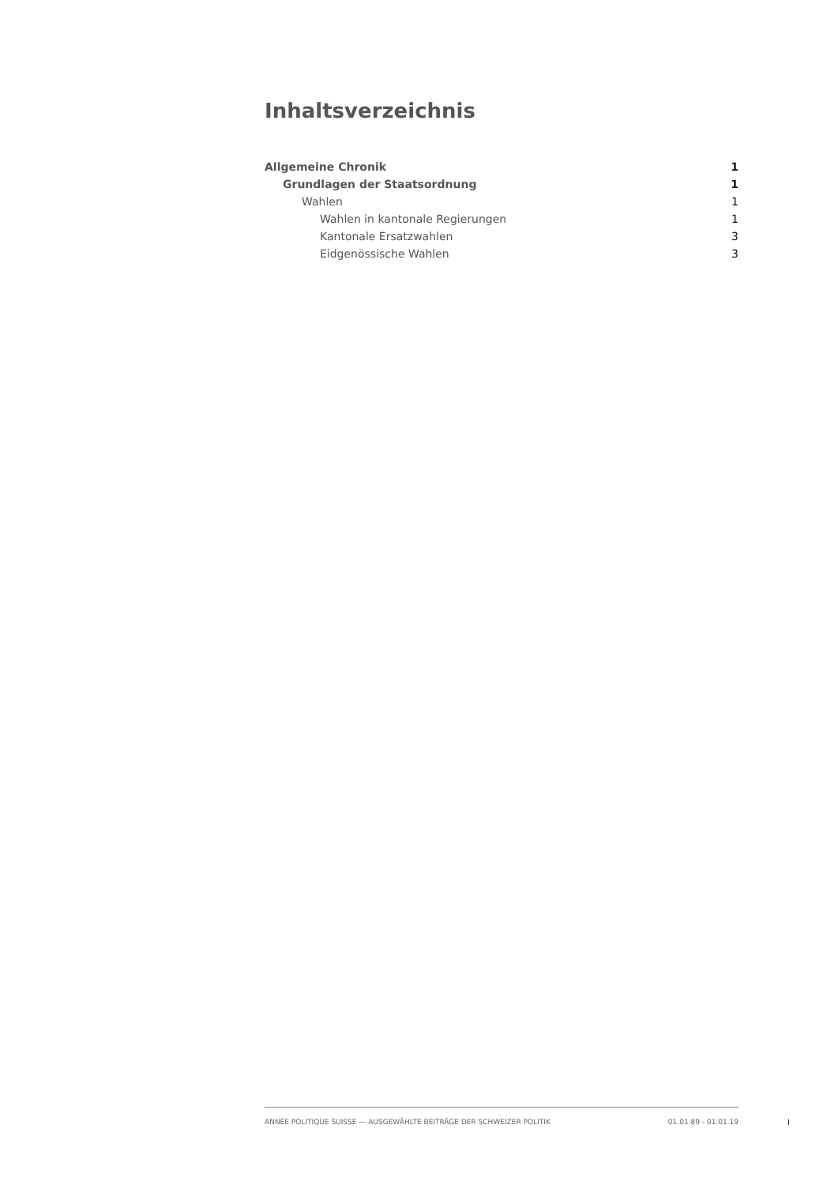Inhaltsverzeichnis
Allgemeine Chronik 1
Grundlagen der Staatsordnung 1
Wahlen 1
Wahlen in kantonale Regierungen 1
Kantonale Ersatzwahlen 3
Eidgenössische Wahlen 3
ANNÉE POLITIQUE SUISSE — AUSGEWÄHLTE BEITRÄGE DER SCHWEIZER POLITIK 01.01.89 - 01.01.19
I